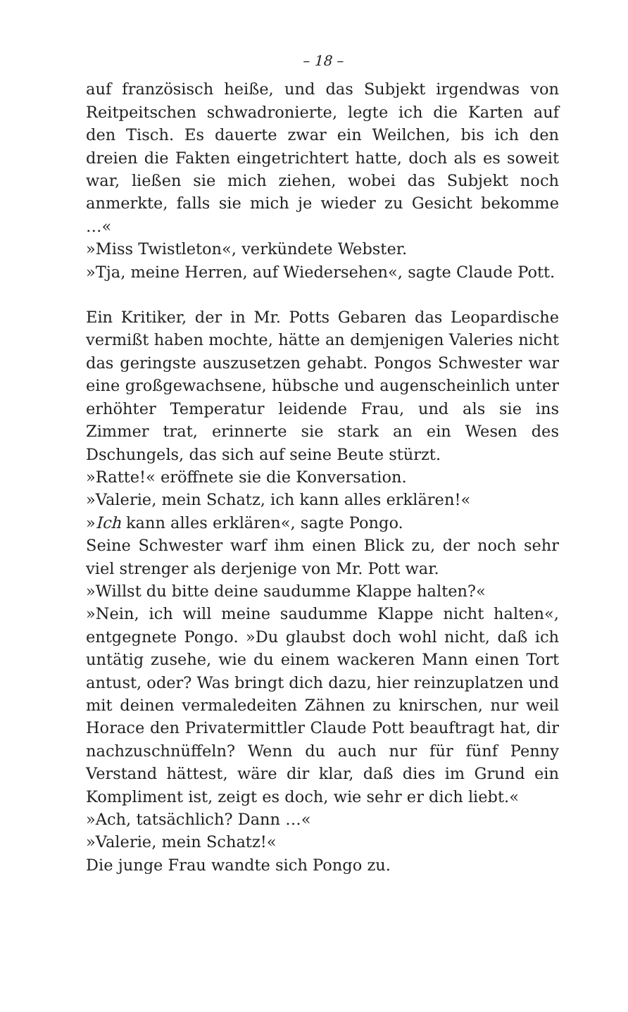– 18 –
auf französisch heiße, und das Subjekt irgendwas von Reitpeitschen schwadronierte, legte ich die Karten auf den Tisch. Es dauerte zwar ein Weilchen, bis ich den dreien die Fakten eingetrichtert hatte, doch als es soweit war, ließen sie mich ziehen, wobei das Subjekt noch anmerkte, falls sie mich je wieder zu Gesicht bekomme …«
»Miss Twistleton«, verkündete Webster.
»Tja, meine Herren, auf Wiedersehen«, sagte Claude Pott.
Ein Kritiker, der in Mr. Potts Gebaren das Leopardische vermißt haben mochte, hätte an demjenigen Valeries nicht das geringste auszusetzen gehabt. Pongos Schwester war eine großgewachsene, hübsche und augenscheinlich unter erhöhter Temperatur leidende Frau, und als sie ins Zimmer trat, erinnerte sie stark an ein Wesen des Dschungels, das sich auf seine Beute stürzt.
»Ratte!« eröffnete sie die Konversation.
»Valerie, mein Schatz, ich kann alles erklären!«
»Ich kann alles erklären«, sagte Pongo.
Seine Schwester warf ihm einen Blick zu, der noch sehr viel strenger als derjenige von Mr. Pott war.
»Willst du bitte deine saudumme Klappe halten?«
»Nein, ich will meine saudumme Klappe nicht halten«, entgegnete Pongo. »Du glaubst doch wohl nicht, daß ich untätig zusehe, wie du einem wackeren Mann einen Tort antust, oder? Was bringt dich dazu, hier reinzuplatzen und mit deinen vermaledeiten Zähnen zu knirschen, nur weil Horace den Privatermittler Claude Pott beauftragt hat, dir nachzuschnüffeln? Wenn du auch nur für fünf Penny Verstand hättest, wäre dir klar, daß dies im Grund ein Kompliment ist, zeigt es doch, wie sehr er dich liebt.«
»Ach, tatsächlich? Dann …«
»Valerie, mein Schatz!«
Die junge Frau wandte sich Pongo zu.